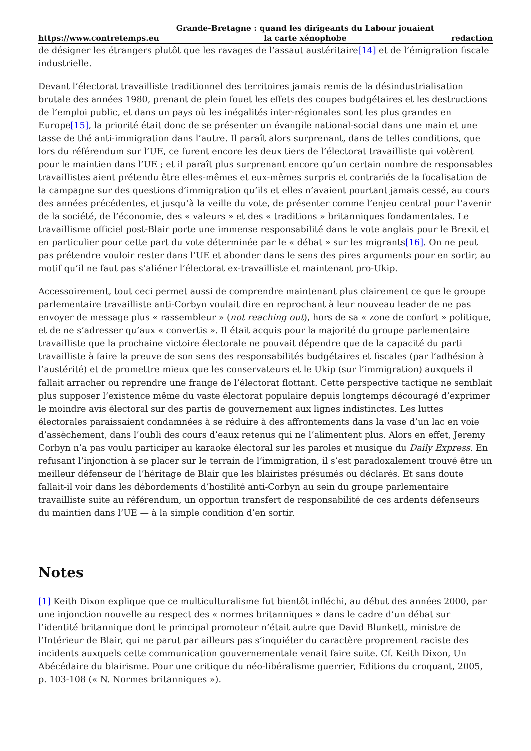https://www.contretemps.eu Grande-Bretagne : quand les dirigeants du Labour jouaient
la carte xénophobe redaction
de désigner les étrangers plutôt que les ravages de l’assaut austéritaire[14] et de l’émigration fiscale industrielle.
Devant l’électorat travailliste traditionnel des territoires jamais remis de la désindustrialisation brutale des années 1980, prenant de plein fouet les effets des coupes budgétaires et les destructions de l’emploi public, et dans un pays où les inégalités inter-régionales sont les plus grandes en Europe[15], la priorité était donc de se présenter un évangile national-social dans une main et une tasse de thé anti-immigration dans l’autre. Il paraît alors surprenant, dans de telles conditions, que lors du référendum sur l’UE, ce furent encore les deux tiers de l’électorat travailliste qui votèrent pour le maintien dans l’UE ; et il paraît plus surprenant encore qu’un certain nombre de responsables travaillistes aient prétendu être elles-mêmes et eux-mêmes surpris et contrariés de la focalisation de la campagne sur des questions d’immigration qu’ils et elles n’avaient pourtant jamais cessé, au cours des années précédentes, et jusqu’à la veille du vote, de présenter comme l’enjeu central pour l’avenir de la société, de l’économie, des « valeurs » et des « traditions » britanniques fondamentales. Le travaillisme officiel post-Blair porte une immense responsabilité dans le vote anglais pour le Brexit et en particulier pour cette part du vote déterminée par le « débat » sur les migrants[16]. On ne peut pas prétendre vouloir rester dans l’UE et abonder dans le sens des pires arguments pour en sortir, au motif qu’il ne faut pas s’aliéner l’électorat ex-travailliste et maintenant pro-Ukip.
Accessoirement, tout ceci permet aussi de comprendre maintenant plus clairement ce que le groupe parlementaire travailliste anti-Corbyn voulait dire en reprochant à leur nouveau leader de ne pas envoyer de message plus « rassembleur » (not reaching out), hors de sa « zone de confort » politique, et de ne s’adresser qu’aux « convertis ». Il était acquis pour la majorité du groupe parlementaire travailliste que la prochaine victoire électorale ne pouvait dépendre que de la capacité du parti travailliste à faire la preuve de son sens des responsabilités budgétaires et fiscales (par l’adhésion à l’austérité) et de promettre mieux que les conservateurs et le Ukip (sur l’immigration) auxquels il fallait arracher ou reprendre une frange de l’électorat flottant. Cette perspective tactique ne semblait plus supposer l’existence même du vaste électorat populaire depuis longtemps découragé d’exprimer le moindre avis électoral sur des partis de gouvernement aux lignes indistinctes. Les luttes électorales paraissaient condamnées à se réduire à des affrontements dans la vase d’un lac en voie d’assèchement, dans l’oubli des cours d’eaux retenus qui ne l’alimentent plus. Alors en effet, Jeremy Corbyn n’a pas voulu participer au karaoke électoral sur les paroles et musique du Daily Express. En refusant l’injonction à se placer sur le terrain de l’immigration, il s’est paradoxalement trouvé être un meilleur défenseur de l’héritage de Blair que les blairistes présumés ou déclarés. Et sans doute fallait-il voir dans les débordements d’hostilité anti-Corbyn au sein du groupe parlementaire travailliste suite au référendum, un opportun transfert de responsabilité de ces ardents défenseurs du maintien dans l’UE — à la simple condition d’en sortir.
Notes
[1] Keith Dixon explique que ce multiculturalisme fut bientôt infléchi, au début des années 2000, par une injonction nouvelle au respect des « normes britanniques » dans le cadre d’un débat sur l’identité britannique dont le principal promoteur n’était autre que David Blunkett, ministre de l’Intérieur de Blair, qui ne parut par ailleurs pas s’inquiéter du caractère proprement raciste des incidents auxquels cette communication gouvernementale venait faire suite. Cf. Keith Dixon, Un Abécédaire du blairisme. Pour une critique du néo-libéralisme guerrier, Editions du croquant, 2005, p. 103-108 (« N. Normes britanniques »).